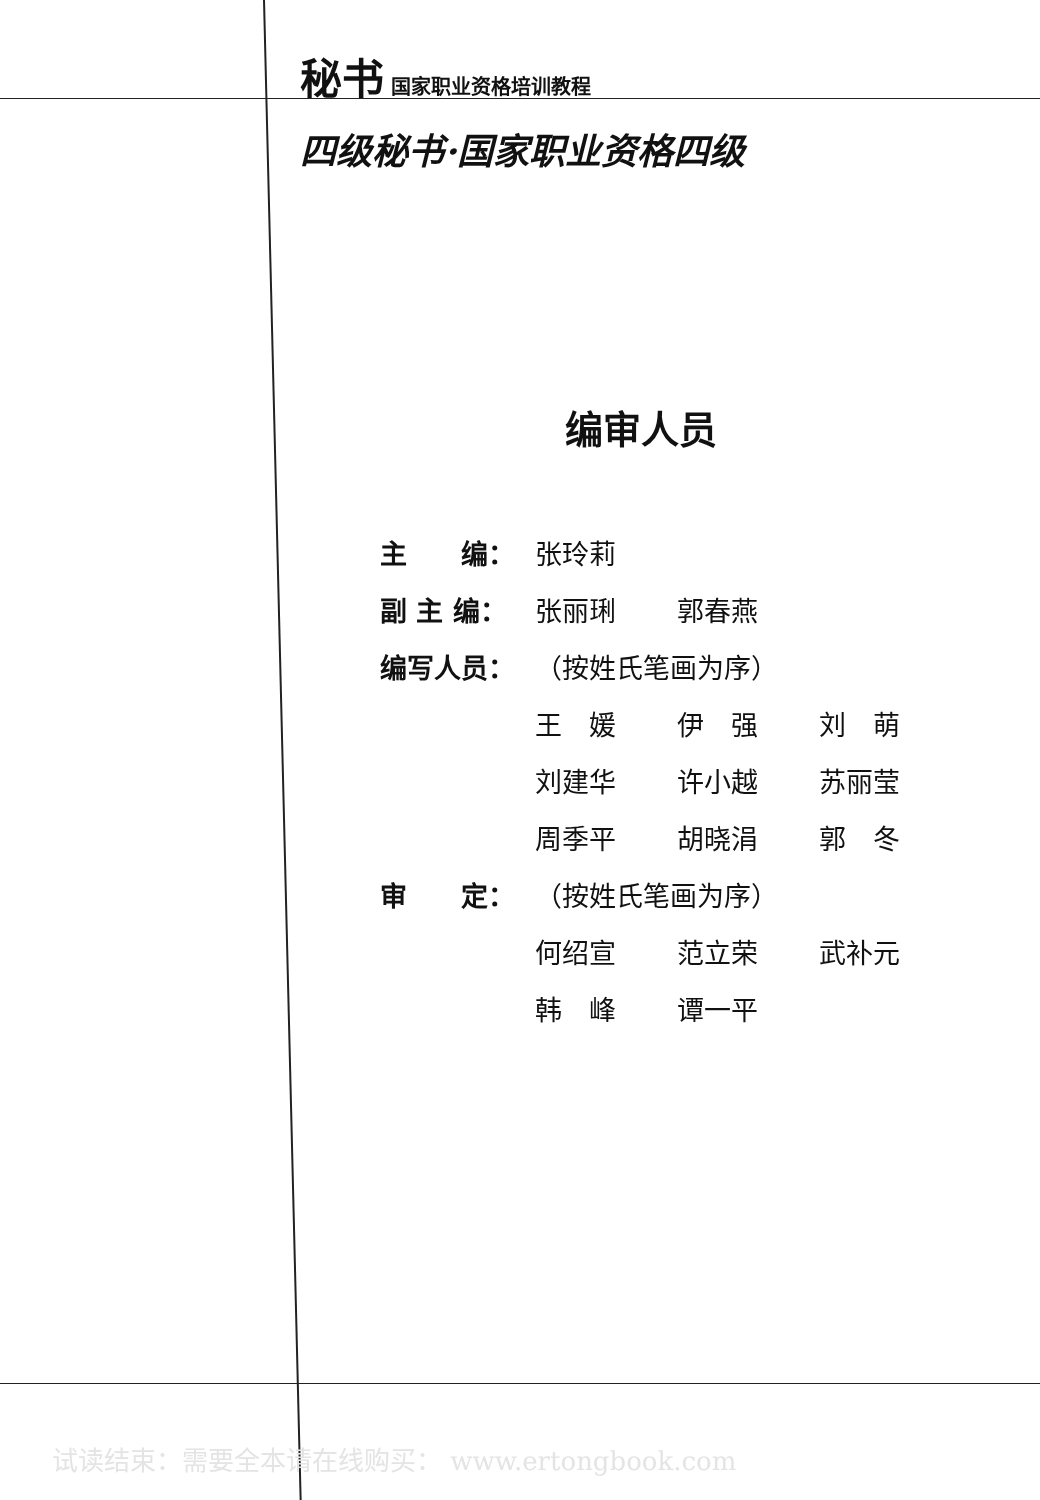秘书 国家职业资格培训教程
四级秘书·国家职业资格四级
编审人员
| 主 编： | 张玲莉 | | |
| 副 主 编： | 张丽琍 | 郭春燕 | |
| 编写人员： | （按姓氏笔画为序） | | |
| | 王 媛 | 伊 强 | 刘 萌 |
| | 刘建华 | 许小越 | 苏丽莹 |
| | 周季平 | 胡晓涓 | 郭 冬 |
| 审 定： | （按姓氏笔画为序） | | |
| | 何绍宣 | 范立荣 | 武补元 |
| | 韩 峰 | 谭一平 | |
试读结束：需要全本请在线购买： www.ertongbook.com